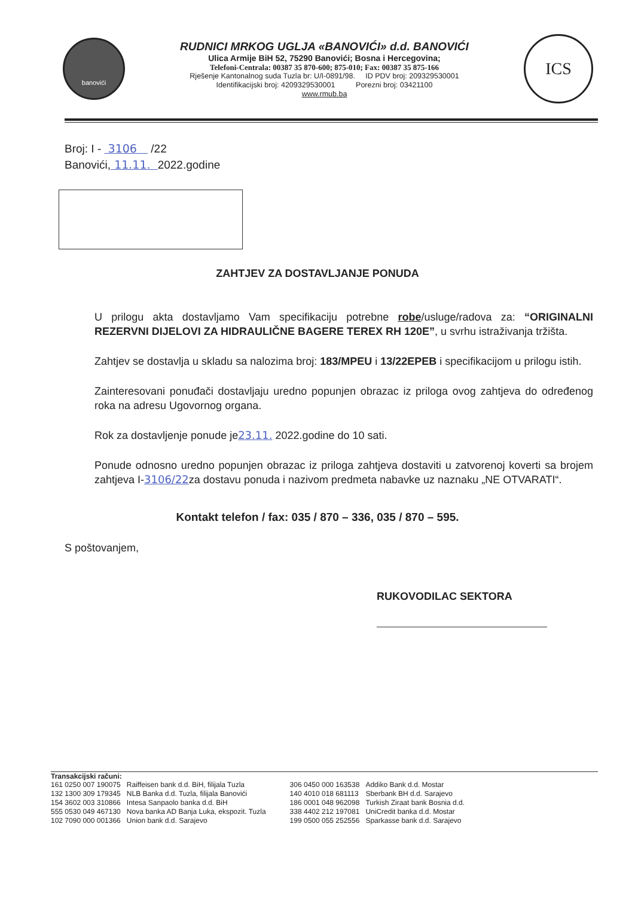banovići
RUDNICI MRKOG UGLJA «BANOVIĆI» d.d. BANOVIĆI
Ulica Armije BiH 52, 75290 Banovići; Bosna i Hercegovina;
Telefoni-Centrala: 00387 35 870-600; 875-010; Fax: 00387 35 875-166
Rješenje Kantonalnog suda Tuzla br: U/I-0891/98. ID PDV broj: 209329530001
Identifikacijski broj: 4209329530001 Porezni broj: 03421100
www.rmub.ba
ICS
Broj: I - 3106 /22
Banovići, 11.11. 2022.godine
ZAHTJEV ZA DOSTAVLJANJE PONUDA
U prilogu akta dostavljamo Vam specifikaciju potrebne robe/usluge/radova za: “ORIGINALNI REZERVNI DIJELOVI ZA HIDRAULIČNE BAGERE TEREX RH 120E”, u svrhu istraživanja tržišta.
Zahtjev se dostavlja u skladu sa nalozima broj: 183/MPEU i 13/22EPEB i specifikacijom u prilogu istih.
Zainteresovani ponuđači dostavljaju uredno popunjen obrazac iz priloga ovog zahtjeva do određenog roka na adresu Ugovornog organa.
Rok za dostavljenje ponude je23.11. 2022.godine do 10 sati.
Ponude odnosno uredno popunjen obrazac iz priloga zahtjeva dostaviti u zatvorenoj koverti sa brojem zahtjeva I-3106/22za dostavu ponuda i nazivom predmeta nabavke uz naznaku „NE OTVARATI“.
Kontakt telefon / fax: 035 / 870 – 336, 035 / 870 – 595.
S poštovanjem,
RUKOVODILAC SEKTORA
Transakcijski računi:
| 161 0250 007 190075 | Raiffeisen bank d.d. BiH, filijala Tuzla |
| 132 1300 309 179345 | NLB Banka d.d. Tuzla, filijala Banovići |
| 154 3602 003 310866 | Intesa Sanpaolo banka d.d. BiH |
| 555 0530 049 467130 | Nova banka AD Banja Luka, ekspozit. Tuzla |
| 102 7090 000 001366 | Union bank d.d. Sarajevo |
| 306 0450 000 163538 | Addiko Bank d.d. Mostar |
| 140 4010 018 681113 | Sberbank BH d.d. Sarajevo |
| 186 0001 048 962098 | Turkish Ziraat bank Bosnia d.d. |
| 338 4402 212 197081 | UniCredit banka d.d. Mostar |
| 199 0500 055 252556 | Sparkasse bank d.d. Sarajevo |